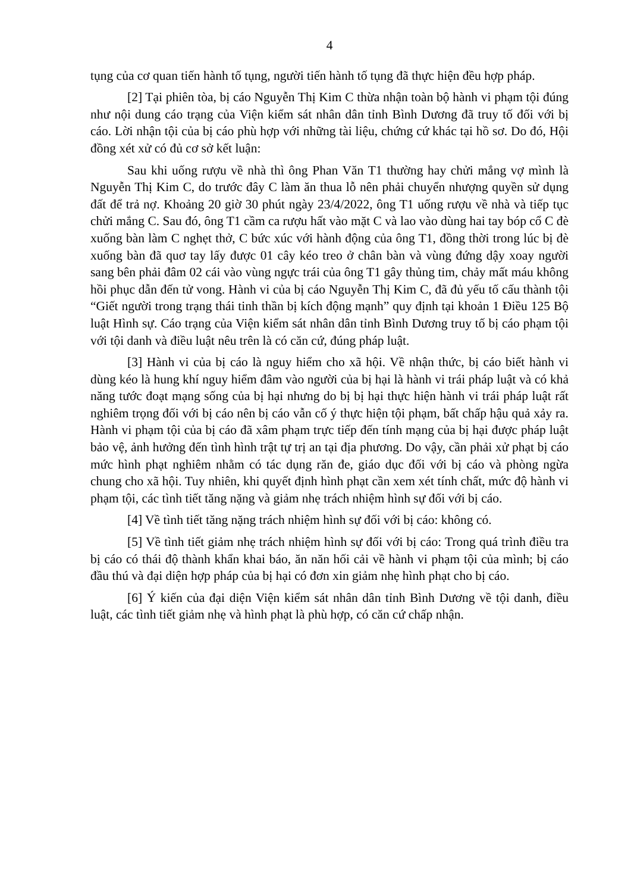4
tụng của cơ quan tiến hành tố tụng, người tiến hành tố tụng đã thực hiện đều hợp pháp.
[2] Tại phiên tòa, bị cáo Nguyễn Thị Kim C thừa nhận toàn bộ hành vi phạm tội đúng như nội dung cáo trạng của Viện kiểm sát nhân dân tỉnh Bình Dương đã truy tố đối với bị cáo. Lời nhận tội của bị cáo phù hợp với những tài liệu, chứng cứ khác tại hồ sơ. Do đó, Hội đồng xét xử có đủ cơ sở kết luận:
Sau khi uống rượu về nhà thì ông Phan Văn T1 thường hay chửi mắng vợ mình là Nguyễn Thị Kim C, do trước đây C làm ăn thua lỗ nên phải chuyển nhượng quyền sử dụng đất để trả nợ. Khoảng 20 giờ 30 phút ngày 23/4/2022, ông T1 uống rượu về nhà và tiếp tục chửi mắng C. Sau đó, ông T1 cầm ca rượu hất vào mặt C và lao vào dùng hai tay bóp cổ C đè xuống bàn làm C nghẹt thở, C bức xúc với hành động của ông T1, đồng thời trong lúc bị đè xuống bàn đã quơ tay lấy được 01 cây kéo treo ở chân bàn và vùng đứng dậy xoay người sang bên phải đâm 02 cái vào vùng ngực trái của ông T1 gây thủng tim, chảy mất máu không hồi phục dẫn đến tử vong. Hành vi của bị cáo Nguyễn Thị Kim C, đã đủ yếu tố cấu thành tội “Giết người trong trạng thái tinh thần bị kích động mạnh” quy định tại khoản 1 Điều 125 Bộ luật Hình sự. Cáo trạng của Viện kiểm sát nhân dân tỉnh Bình Dương truy tố bị cáo phạm tội với tội danh và điều luật nêu trên là có căn cứ, đúng pháp luật.
[3] Hành vi của bị cáo là nguy hiểm cho xã hội. Về nhận thức, bị cáo biết hành vi dùng kéo là hung khí nguy hiểm đâm vào người của bị hại là hành vi trái pháp luật và có khả năng tước đoạt mạng sống của bị hại nhưng do bị bị hại thực hiện hành vi trái pháp luật rất nghiêm trọng đối với bị cáo nên bị cáo vẫn cố ý thực hiện tội phạm, bất chấp hậu quả xảy ra. Hành vi phạm tội của bị cáo đã xâm phạm trực tiếp đến tính mạng của bị hại được pháp luật bảo vệ, ảnh hưởng đến tình hình trật tự trị an tại địa phương. Do vậy, cần phải xử phạt bị cáo mức hình phạt nghiêm nhằm có tác dụng răn đe, giáo dục đối với bị cáo và phòng ngừa chung cho xã hội. Tuy nhiên, khi quyết định hình phạt cần xem xét tính chất, mức độ hành vi phạm tội, các tình tiết tăng nặng và giảm nhẹ trách nhiệm hình sự đối với bị cáo.
[4] Về tình tiết tăng nặng trách nhiệm hình sự đối với bị cáo: không có.
[5] Về tình tiết giảm nhẹ trách nhiệm hình sự đối với bị cáo: Trong quá trình điều tra bị cáo có thái độ thành khẩn khai báo, ăn năn hối cải về hành vi phạm tội của mình; bị cáo đầu thú và đại diện hợp pháp của bị hại có đơn xin giảm nhẹ hình phạt cho bị cáo.
[6] Ý kiến của đại diện Viện kiểm sát nhân dân tỉnh Bình Dương về tội danh, điều luật, các tình tiết giảm nhẹ và hình phạt là phù hợp, có căn cứ chấp nhận.